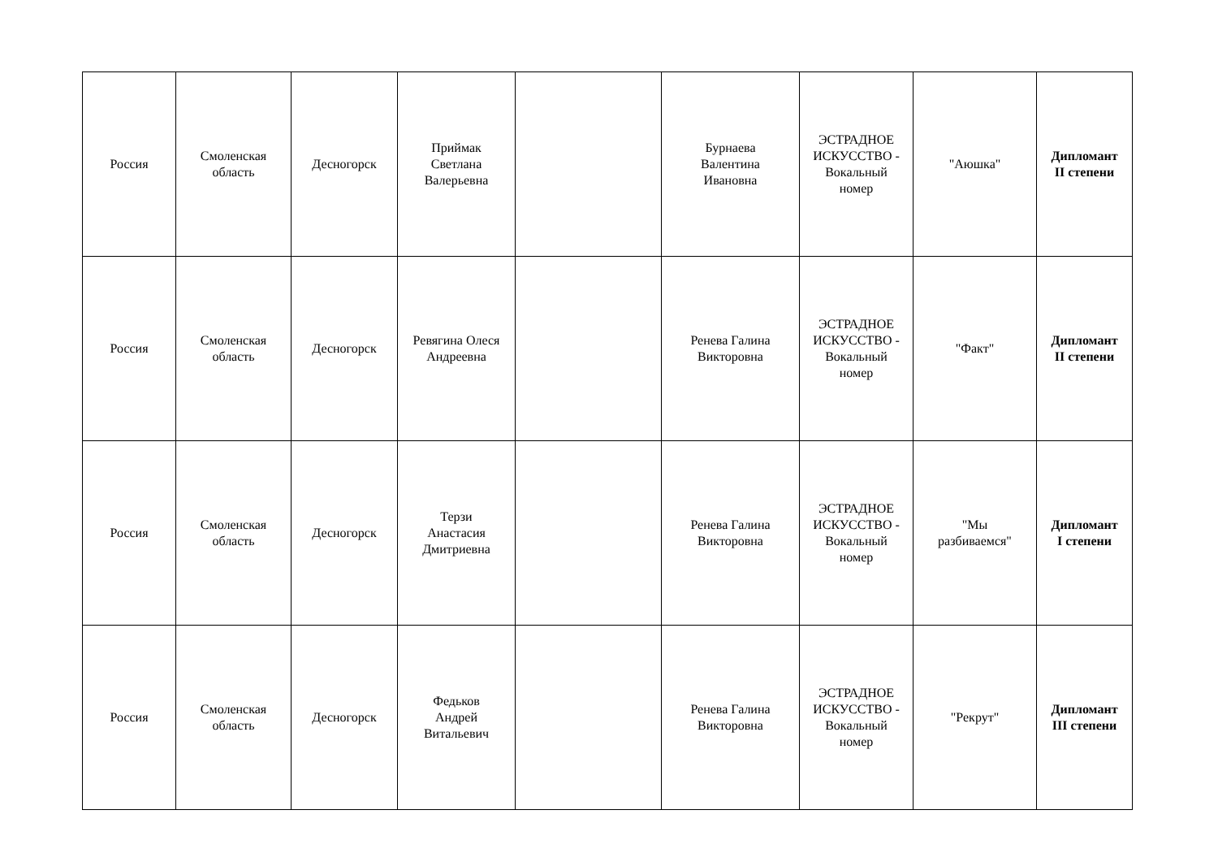| Россия | Смоленская область | Десногорск | Приймак Светлана Валерьевна | | Бурнаева Валентина Ивановна | ЭСТРАДНОЕ ИСКУССТВО - Вокальный номер | "Аюшка" | Дипломант II степени |
| Россия | Смоленская область | Десногорск | Ревягина Олеся Андреевна | | Ренева Галина Викторовна | ЭСТРАДНОЕ ИСКУССТВО - Вокальный номер | "Факт" | Дипломант II степени |
| Россия | Смоленская область | Десногорск | Терзи Анастасия Дмитриевна | | Ренева Галина Викторовна | ЭСТРАДНОЕ ИСКУССТВО - Вокальный номер | "Мы разбиваемся" | Дипломант I степени |
| Россия | Смоленская область | Десногорск | Федьков Андрей Витальевич | | Ренева Галина Викторовна | ЭСТРАДНОЕ ИСКУССТВО - Вокальный номер | "Рекрут" | Дипломант III степени |